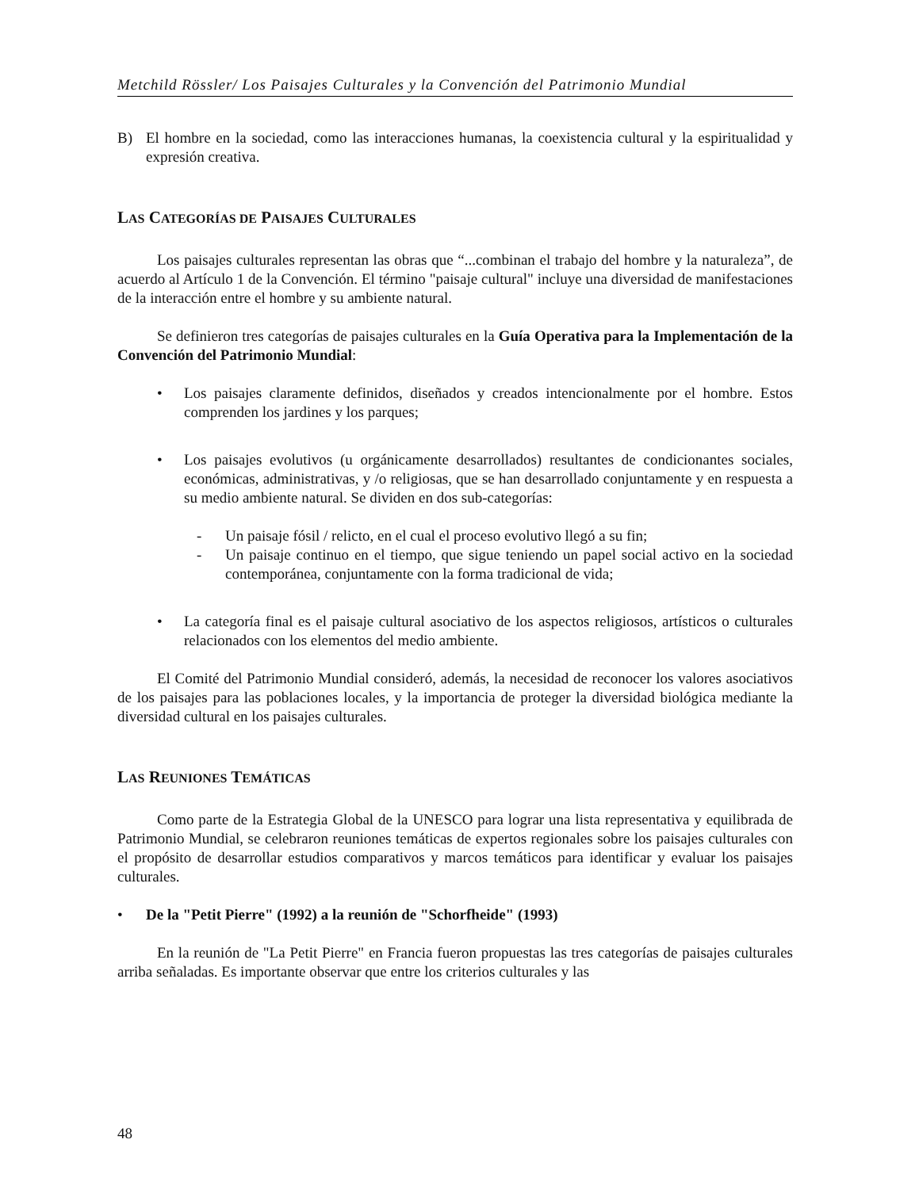Metchild Rössler/ Los Paisajes Culturales y la Convención del Patrimonio Mundial
B) El hombre en la sociedad, como las interacciones humanas, la coexistencia cultural y la espiritualidad y expresión creativa.
LAS CATEGORÍAS DE PAISAJES CULTURALES
Los paisajes culturales representan las obras que “...combinan el trabajo del hombre y la naturaleza”, de acuerdo al Artículo 1 de la Convención. El término "paisaje cultural" incluye una diversidad de manifestaciones de la interacción entre el hombre y su ambiente natural.
Se definieron tres categorías de paisajes culturales en la Guía Operativa para la Implementación de la Convención del Patrimonio Mundial:
• Los paisajes claramente definidos, diseñados y creados intencionalmente por el hombre. Estos comprenden los jardines y los parques;
• Los paisajes evolutivos (u orgánicamente desarrollados) resultantes de condicionantes sociales, económicas, administrativas, y /o religiosas, que se han desarrollado conjuntamente y en respuesta a su medio ambiente natural. Se dividen en dos sub-categorías:
- Un paisaje fósil / relicto, en el cual el proceso evolutivo llegó a su fin;
- Un paisaje continuo en el tiempo, que sigue teniendo un papel social activo en la sociedad contemporánea, conjuntamente con la forma tradicional de vida;
• La categoría final es el paisaje cultural asociativo de los aspectos religiosos, artísticos o culturales relacionados con los elementos del medio ambiente.
El Comité del Patrimonio Mundial consideró, además, la necesidad de reconocer los valores asociativos de los paisajes para las poblaciones locales, y la importancia de proteger la diversidad biológica mediante la diversidad cultural en los paisajes culturales.
LAS REUNIONES TEMÁTICAS
Como parte de la Estrategia Global de la UNESCO para lograr una lista representativa y equilibrada de Patrimonio Mundial, se celebraron reuniones temáticas de expertos regionales sobre los paisajes culturales con el propósito de desarrollar estudios comparativos y marcos temáticos para identificar y evaluar los paisajes culturales.
• De la "Petit Pierre" (1992) a la reunión de "Schorfheide" (1993)
En la reunión de "La Petit Pierre" en Francia fueron propuestas las tres categorías de paisajes culturales arriba señaladas. Es importante observar que entre los criterios culturales y las
48